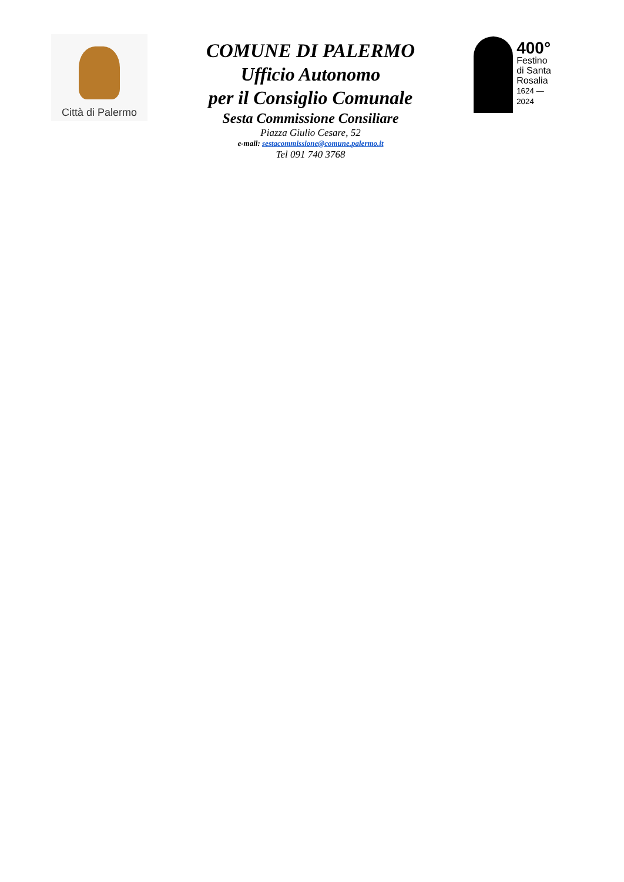Città di Palermo
COMUNE DI PALERMO
Ufficio Autonomo
per il Consiglio Comunale
Sesta Commissione Consiliare
Piazza Giulio Cesare, 52
e-mail: sestacommissione@comune.palermo.it
Tel 091 740 3768
400°
Festino
di Santa
Rosalia
1624 — 2024